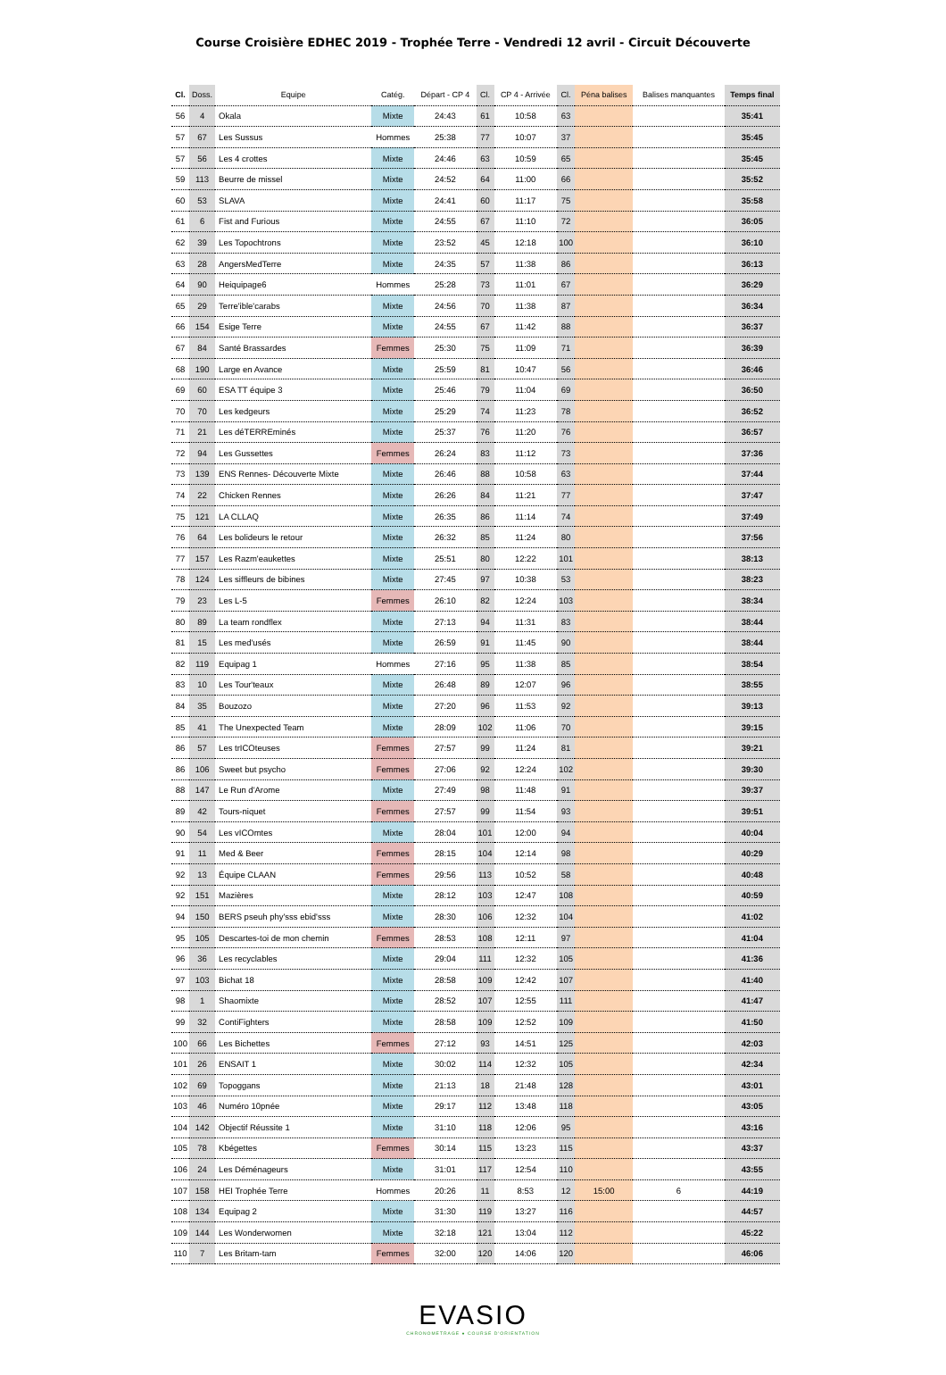Course Croisière EDHEC 2019 - Trophée Terre - Vendredi 12 avril - Circuit Découverte
| Cl. | Doss. | Equipe | Catég. | Départ - CP 4 | Cl. | CP 4 - Arrivée | Cl. | Péna balises | Balises manquantes | Temps final |
| --- | --- | --- | --- | --- | --- | --- | --- | --- | --- | --- |
| 56 | 4 | Okala | Mixte | 24:43 | 61 | 10:58 | 63 | | | 35:41 |
| 57 | 67 | Les Sussus | Hommes | 25:38 | 77 | 10:07 | 37 | | | 35:45 |
| 57 | 56 | Les 4 crottes | Mixte | 24:46 | 63 | 10:59 | 65 | | | 35:45 |
| 59 | 113 | Beurre de missel | Mixte | 24:52 | 64 | 11:00 | 66 | | | 35:52 |
| 60 | 53 | SLAVA | Mixte | 24:41 | 60 | 11:17 | 75 | | | 35:58 |
| 61 | 6 | Fist and Furious | Mixte | 24:55 | 67 | 11:10 | 72 | | | 36:05 |
| 62 | 39 | Les Topochtrons | Mixte | 23:52 | 45 | 12:18 | 100 | | | 36:10 |
| 63 | 28 | AngersMedTerre | Mixte | 24:35 | 57 | 11:38 | 86 | | | 36:13 |
| 64 | 90 | Heiquipage6 | Hommes | 25:28 | 73 | 11:01 | 67 | | | 36:29 |
| 65 | 29 | Terre'ible'carabs | Mixte | 24:56 | 70 | 11:38 | 87 | | | 36:34 |
| 66 | 154 | Esige Terre | Mixte | 24:55 | 67 | 11:42 | 88 | | | 36:37 |
| 67 | 84 | Santé Brassardes | Femmes | 25:30 | 75 | 11:09 | 71 | | | 36:39 |
| 68 | 190 | Large en Avance | Mixte | 25:59 | 81 | 10:47 | 56 | | | 36:46 |
| 69 | 60 | ESA TT équipe 3 | Mixte | 25:46 | 79 | 11:04 | 69 | | | 36:50 |
| 70 | 70 | Les kedgeurs | Mixte | 25:29 | 74 | 11:23 | 78 | | | 36:52 |
| 71 | 21 | Les déTERREminés | Mixte | 25:37 | 76 | 11:20 | 76 | | | 36:57 |
| 72 | 94 | Les Gussettes | Femmes | 26:24 | 83 | 11:12 | 73 | | | 37:36 |
| 73 | 139 | ENS Rennes- Découverte Mixte | Mixte | 26:46 | 88 | 10:58 | 63 | | | 37:44 |
| 74 | 22 | Chicken Rennes | Mixte | 26:26 | 84 | 11:21 | 77 | | | 37:47 |
| 75 | 121 | LA CLLAQ | Mixte | 26:35 | 86 | 11:14 | 74 | | | 37:49 |
| 76 | 64 | Les bolideurs le retour | Mixte | 26:32 | 85 | 11:24 | 80 | | | 37:56 |
| 77 | 157 | Les Razm'eaukettes | Mixte | 25:51 | 80 | 12:22 | 101 | | | 38:13 |
| 78 | 124 | Les siffleurs de bibines | Mixte | 27:45 | 97 | 10:38 | 53 | | | 38:23 |
| 79 | 23 | Les L-5 | Femmes | 26:10 | 82 | 12:24 | 103 | | | 38:34 |
| 80 | 89 | La team rondflex | Mixte | 27:13 | 94 | 11:31 | 83 | | | 38:44 |
| 81 | 15 | Les med'usés | Mixte | 26:59 | 91 | 11:45 | 90 | | | 38:44 |
| 82 | 119 | Equipag 1 | Hommes | 27:16 | 95 | 11:38 | 85 | | | 38:54 |
| 83 | 10 | Les Tour'teaux | Mixte | 26:48 | 89 | 12:07 | 96 | | | 38:55 |
| 84 | 35 | Bouzozo | Mixte | 27:20 | 96 | 11:53 | 92 | | | 39:13 |
| 85 | 41 | The Unexpected Team | Mixte | 28:09 | 102 | 11:06 | 70 | | | 39:15 |
| 86 | 57 | Les trICOteuses | Femmes | 27:57 | 99 | 11:24 | 81 | | | 39:21 |
| 86 | 106 | Sweet but psycho | Femmes | 27:06 | 92 | 12:24 | 102 | | | 39:30 |
| 88 | 147 | Le Run d'Arome | Mixte | 27:49 | 98 | 11:48 | 91 | | | 39:37 |
| 89 | 42 | Tours-niquet | Femmes | 27:57 | 99 | 11:54 | 93 | | | 39:51 |
| 90 | 54 | Les vICOmtes | Mixte | 28:04 | 101 | 12:00 | 94 | | | 40:04 |
| 91 | 11 | Med & Beer | Femmes | 28:15 | 104 | 12:14 | 98 | | | 40:29 |
| 92 | 13 | Équipe CLAAN | Femmes | 29:56 | 113 | 10:52 | 58 | | | 40:48 |
| 92 | 151 | Mazières | Mixte | 28:12 | 103 | 12:47 | 108 | | | 40:59 |
| 94 | 150 | BERS pseuh phy'sss ebid'sss | Mixte | 28:30 | 106 | 12:32 | 104 | | | 41:02 |
| 95 | 105 | Descartes-toi de mon chemin | Femmes | 28:53 | 108 | 12:11 | 97 | | | 41:04 |
| 96 | 36 | Les recyclables | Mixte | 29:04 | 111 | 12:32 | 105 | | | 41:36 |
| 97 | 103 | Bichat 18 | Mixte | 28:58 | 109 | 12:42 | 107 | | | 41:40 |
| 98 | 1 | Shaomixte | Mixte | 28:52 | 107 | 12:55 | 111 | | | 41:47 |
| 99 | 32 | ContiFighters | Mixte | 28:58 | 109 | 12:52 | 109 | | | 41:50 |
| 100 | 66 | Les Bichettes | Femmes | 27:12 | 93 | 14:51 | 125 | | | 42:03 |
| 101 | 26 | ENSAIT 1 | Mixte | 30:02 | 114 | 12:32 | 105 | | | 42:34 |
| 102 | 69 | Topoggans | Mixte | 21:13 | 18 | 21:48 | 128 | | | 43:01 |
| 103 | 46 | Numéro 10pnée | Mixte | 29:17 | 112 | 13:48 | 118 | | | 43:05 |
| 104 | 142 | Objectif Réussite 1 | Mixte | 31:10 | 118 | 12:06 | 95 | | | 43:16 |
| 105 | 78 | Kbégettes | Femmes | 30:14 | 115 | 13:23 | 115 | | | 43:37 |
| 106 | 24 | Les Déménageurs | Mixte | 31:01 | 117 | 12:54 | 110 | | | 43:55 |
| 107 | 158 | HEI Trophée Terre | Hommes | 20:26 | 11 | 8:53 | 12 | 15:00 | 6 | 44:19 |
| 108 | 134 | Equipag 2 | Mixte | 31:30 | 119 | 13:27 | 116 | | | 44:57 |
| 109 | 144 | Les Wonderwomen | Mixte | 32:18 | 121 | 13:04 | 112 | | | 45:22 |
| 110 | 7 | Les Britam-tam | Femmes | 32:00 | 120 | 14:06 | 120 | | | 46:06 |
EVASIO
CHRONOMETRAGE ● COURSE D'ORIENTATION